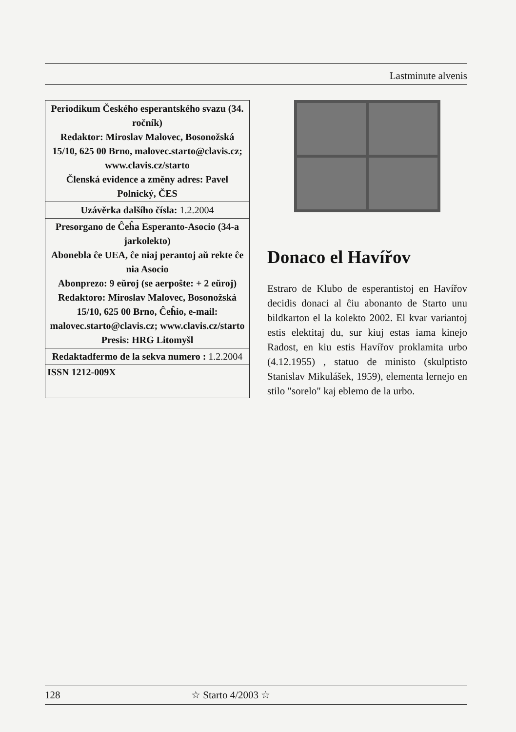Lastminute alvenis
Periodikum Českého esperantského svazu (34. ročník)
Redaktor: Miroslav Malovec, Bosonožská 15/10, 625 00 Brno, malovec.starto@clavis.cz; www.clavis.cz/starto
Členská evidence a změny adres: Pavel Polnický, ČES
Uzávěrka dalšího čísla: 1.2.2004
Presorgano de Ĉeĥa Esperanto-Asocio (34-a jarkolekto)
Abonebla ĉe UEA, ĉe niaj perantoj aŭ rekte ĉe nia Asocio
Abonprezo: 9 eŭroj (se aerpoŝte: + 2 eŭroj)
Redaktoro: Miroslav Malovec, Bosonožská 15/10, 625 00 Brno, Ĉeĥio, e-mail: malovec.starto@clavis.cz; www.clavis.cz/starto
Presis: HRG Litomyšl
Redaktadfermo de la sekva numero : 1.2.2004
ISSN 1212-009X
Donaco el Havířov
Estraro de Klubo de esperantistoj en Havířov decidis donaci al ĉiu abonanto de Starto unu bildkarton el la kolekto 2002. El kvar variantoj estis elektitaj du, sur kiuj estas iama kinejo Radost, en kiu estis Havířov proklamita urbo (4.12.1955) , statuo de ministo (skulptisto Stanislav Mikulášek, 1959), elementa lernejo en stilo "sorelo" kaj eblemo de la urbo.
128 ☆ Starto 4/2003 ☆